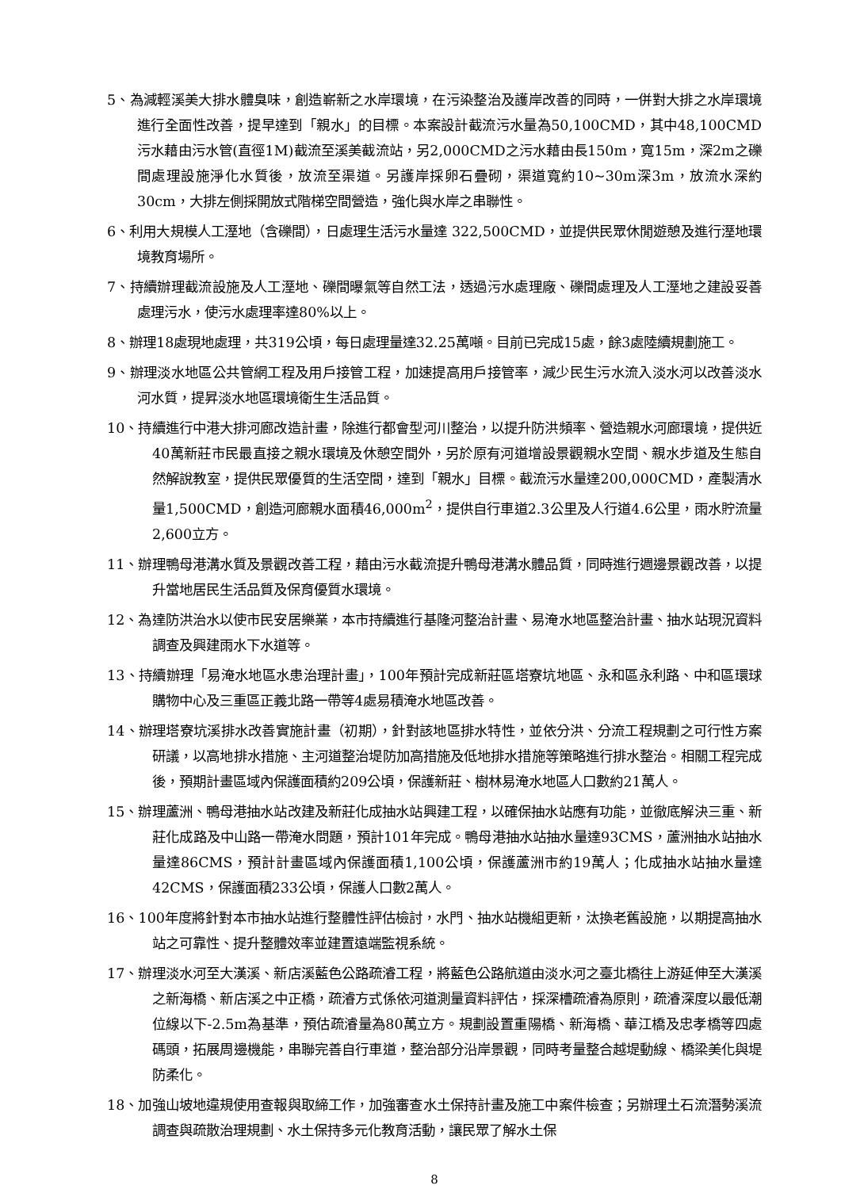5、為減輕溪美大排水體臭味，創造嶄新之水岸環境，在污染整治及護岸改善的同時，一併對大排之水岸環境進行全面性改善，提早達到「親水」的目標。本案設計截流污水量為50,100CMD，其中48,100CMD污水藉由污水管(直徑1M)截流至溪美截流站，另2,000CMD之污水藉由長150m，寬15m，深2m之礫間處理設施淨化水質後，放流至渠道。另護岸採卵石疊砌，渠道寬約10~30m深3m，放流水深約30cm，大排左側採開放式階梯空間營造，強化與水岸之串聯性。
6、利用大規模人工溼地（含礫間），日處理生活污水量達 322,500CMD，並提供民眾休閒遊憩及進行溼地環境教育場所。
7、持續辦理截流設施及人工溼地、礫間曝氣等自然工法，透過污水處理廠、礫間處理及人工溼地之建設妥善處理污水，使污水處理率達80%以上。
8、辦理18處現地處理，共319公頃，每日處理量達32.25萬噸。目前已完成15處，餘3處陸續規劃施工。
9、辦理淡水地區公共管網工程及用戶接管工程，加速提高用戶接管率，減少民生污水流入淡水河以改善淡水河水質，提昇淡水地區環境衛生生活品質。
10、持續進行中港大排河廊改造計畫，除進行都會型河川整治，以提升防洪頻率、營造親水河廊環境，提供近40萬新莊市民最直接之親水環境及休憩空間外，另於原有河道增設景觀親水空間、親水步道及生態自然解說教室，提供民眾優質的生活空間，達到「親水」目標。截流污水量達200,000CMD，產製清水量1,500CMD，創造河廊親水面積46,000m<sup>2</sup>，提供自行車道2.3公里及人行道4.6公里，雨水貯流量2,600立方。
11、辦理鴨母港溝水質及景觀改善工程，藉由污水截流提升鴨母港溝水體品質，同時進行週邊景觀改善，以提升當地居民生活品質及保育優質水環境。
12、為達防洪治水以使市民安居樂業，本市持續進行基隆河整治計畫、易淹水地區整治計畫、抽水站現況資料調查及興建雨水下水道等。
13、持續辦理「易淹水地區水患治理計畫」，100年預計完成新莊區塔寮坑地區、永和區永利路、中和區環球購物中心及三重區正義北路一帶等4處易積淹水地區改善。
14、辦理塔寮坑溪排水改善實施計畫（初期），針對該地區排水特性，並依分洪、分流工程規劃之可行性方案研議，以高地排水措施、主河道整治堤防加高措施及低地排水措施等策略進行排水整治。相關工程完成後，預期計畫區域內保護面積約209公頃，保護新莊、樹林易淹水地區人口數約21萬人。
15、辦理蘆洲、鴨母港抽水站改建及新莊化成抽水站興建工程，以確保抽水站應有功能，並徹底解決三重、新莊化成路及中山路一帶淹水問題，預計101年完成。鴨母港抽水站抽水量達93CMS，蘆洲抽水站抽水量達86CMS，預計計畫區域內保護面積1,100公頃，保護蘆洲市約19萬人；化成抽水站抽水量達42CMS，保護面積233公頃，保護人口數2萬人。
16、100年度將針對本市抽水站進行整體性評估檢討，水門、抽水站機組更新，汰換老舊設施，以期提高抽水站之可靠性、提升整體效率並建置遠端監視系統。
17、辦理淡水河至大漢溪、新店溪藍色公路疏濬工程，將藍色公路航道由淡水河之臺北橋往上游延伸至大漢溪之新海橋、新店溪之中正橋，疏濬方式係依河道測量資料評估，採深槽疏濬為原則，疏濬深度以最低潮位線以下-2.5m為基準，預估疏濬量為80萬立方。規劃設置重陽橋、新海橋、華江橋及忠孝橋等四處碼頭，拓展周邊機能，串聯完善自行車道，整治部分沿岸景觀，同時考量整合越堤動線、橋梁美化與堤防柔化。
18、加強山坡地違規使用查報與取締工作，加強審查水土保持計畫及施工中案件檢查；另辦理土石流潛勢溪流調查與疏散治理規劃、水土保持多元化教育活動，讓民眾了解水土保
8